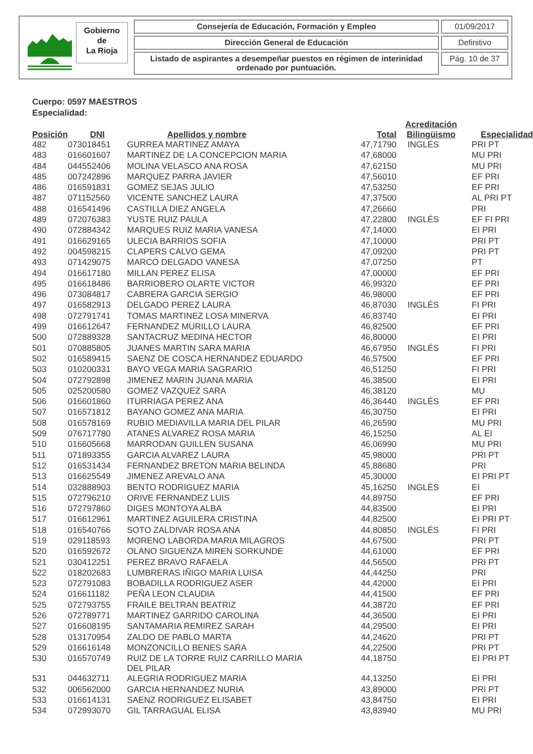Gobierno
de
La Rioja
Consejería de Educación, Formación y Empleo
Dirección General de Educación
Listado de aspirantes a desempeñar puestos en régimen de interinidad ordenado por puntuación.
01/09/2017
Definitivo
Pág. 10 de 37
Cuerpo: 0597 MAESTROS
Especialidad:
| Posición | DNI | Apellidos y nombre | Total | Acreditación Bilingüismo | Especialidad |
| --- | --- | --- | --- | --- | --- |
| 482 | 073018451 | GURREA MARTINEZ AMAYA | 47,71790 | INGLÉS | PRI PT |
| 483 | 016601607 | MARTINEZ DE LA CONCEPCION MARIA | 47,68000 | | MU PRI |
| 484 | 044552406 | MOLINA VELASCO ANA ROSA | 47,62150 | | MU PRI |
| 485 | 007242896 | MARQUEZ PARRA JAVIER | 47,56010 | | EF PRI |
| 486 | 016591831 | GOMEZ SEJAS JULIO | 47,53250 | | EF PRI |
| 487 | 071152560 | VICENTE SANCHEZ LAURA | 47,37500 | | AL PRI PT |
| 488 | 016541496 | CASTILLA DIEZ ANGELA | 47,26660 | | PRI |
| 489 | 072076383 | YUSTE RUIZ PAULA | 47,22800 | INGLÉS | EF FI PRI |
| 490 | 072884342 | MARQUES RUIZ MARIA VANESA | 47,14000 | | EI PRI |
| 491 | 016629165 | ULECIA BARRIOS SOFIA | 47,10000 | | PRI PT |
| 492 | 004598215 | CLAPERS CALVO GEMA | 47,09200 | | PRI PT |
| 493 | 071429075 | MARCO DELGADO VANESA | 47,07250 | | PT |
| 494 | 016617180 | MILLAN PEREZ ELISA | 47,00000 | | EF PRI |
| 495 | 016618486 | BARRIOBERO OLARTE VICTOR | 46,99320 | | EF PRI |
| 496 | 073084817 | CABRERA GARCIA SERGIO | 46,98000 | | EF PRI |
| 497 | 016582913 | DELGADO PEREZ LAURA | 46,87030 | INGLÉS | FI PRI |
| 498 | 072791741 | TOMAS MARTINEZ LOSA MINERVA | 46,83740 | | EI PRI |
| 499 | 016612647 | FERNANDEZ MURILLO LAURA | 46,82500 | | EF PRI |
| 500 | 072889328 | SANTACRUZ MEDINA HECTOR | 46,80000 | | EI PRI |
| 501 | 070885805 | JUANES MARTIN SARA MARIA | 46,67950 | INGLÉS | FI PRI |
| 502 | 016589415 | SAENZ DE COSCA HERNANDEZ EDUARDO | 46,57500 | | EF PRI |
| 503 | 010200331 | BAYO VEGA MARIA SAGRARIO | 46,51250 | | FI PRI |
| 504 | 072792898 | JIMENEZ MARIN JUANA MARIA | 46,38500 | | EI PRI |
| 505 | 025200580 | GOMEZ VAZQUEZ SARA | 46,38120 | | MU |
| 506 | 016601860 | ITURRIAGA PEREZ ANA | 46,36440 | INGLÉS | EF PRI |
| 507 | 016571812 | BAYANO GOMEZ ANA MARIA | 46,30750 | | EI PRI |
| 508 | 016578169 | RUBIO MEDIAVILLA MARIA DEL PILAR | 46,26590 | | MU PRI |
| 509 | 076717780 | ATANES ALVAREZ ROSA MARIA | 46,15250 | | AL EI |
| 510 | 016605668 | MARRODAN GUILLEN SUSANA | 46,06990 | | MU PRI |
| 511 | 071893355 | GARCIA ALVAREZ LAURA | 45,98000 | | PRI PT |
| 512 | 016531434 | FERNANDEZ BRETON MARIA BELINDA | 45,88680 | | PRI |
| 513 | 016625549 | JIMENEZ AREVALO ANA | 45,30000 | | EI PRI PT |
| 514 | 032888903 | BENTO RODRIGUEZ MARIA | 45,16250 | INGLÉS | EI |
| 515 | 072796210 | ORIVE FERNANDEZ LUIS | 44,89750 | | EF PRI |
| 516 | 072797860 | DIGES MONTOYA ALBA | 44,83500 | | EI PRI |
| 517 | 016612961 | MARTINEZ AGUILERA CRISTINA | 44,82500 | | EI PRI PT |
| 518 | 016540766 | SOTO ZALDIVAR ROSA ANA | 44,80850 | INGLÉS | FI PRI |
| 519 | 029118593 | MORENO LABORDA MARIA MILAGROS | 44,67500 | | PRI PT |
| 520 | 016592672 | OLANO SIGUENZA MIREN SORKUNDE | 44,61000 | | EF PRI |
| 521 | 030412251 | PEREZ BRAVO RAFAELA | 44,56500 | | PRI PT |
| 522 | 018202683 | LUMBRERAS IÑIGO MARIA LUISA | 44,44250 | | PRI |
| 523 | 072791083 | BOBADILLA RODRIGUEZ ASER | 44,42000 | | EI PRI |
| 524 | 016611182 | PEÑA LEON CLAUDIA | 44,41500 | | EF PRI |
| 525 | 072793755 | FRAILE BELTRAN BEATRIZ | 44,38720 | | EF PRI |
| 526 | 072789771 | MARTINEZ GARRIDO CAROLINA | 44,36500 | | EI PRI |
| 527 | 016608195 | SANTAMARIA REMIREZ SARAH | 44,29500 | | EI PRI |
| 528 | 013170954 | ZALDO DE PABLO MARTA | 44,24620 | | PRI PT |
| 529 | 016616148 | MONZONCILLO BENES SARA | 44,22500 | | PRI PT |
| 530 | 016570749 | RUIZ DE LA TORRE RUIZ CARRILLO MARIA DEL PILAR | 44,18750 | | EI PRI PT |
| 531 | 044632711 | ALEGRIA RODRIGUEZ MARIA | 44,13250 | | EI PRI |
| 532 | 006562000 | GARCIA HERNANDEZ NURIA | 43,89000 | | PRI PT |
| 533 | 016614131 | SAENZ RODRIGUEZ ELISABET | 43,84750 | | EI PRI |
| 534 | 072993070 | GIL TARRAGUAL ELISA | 43,83940 | | MU PRI |